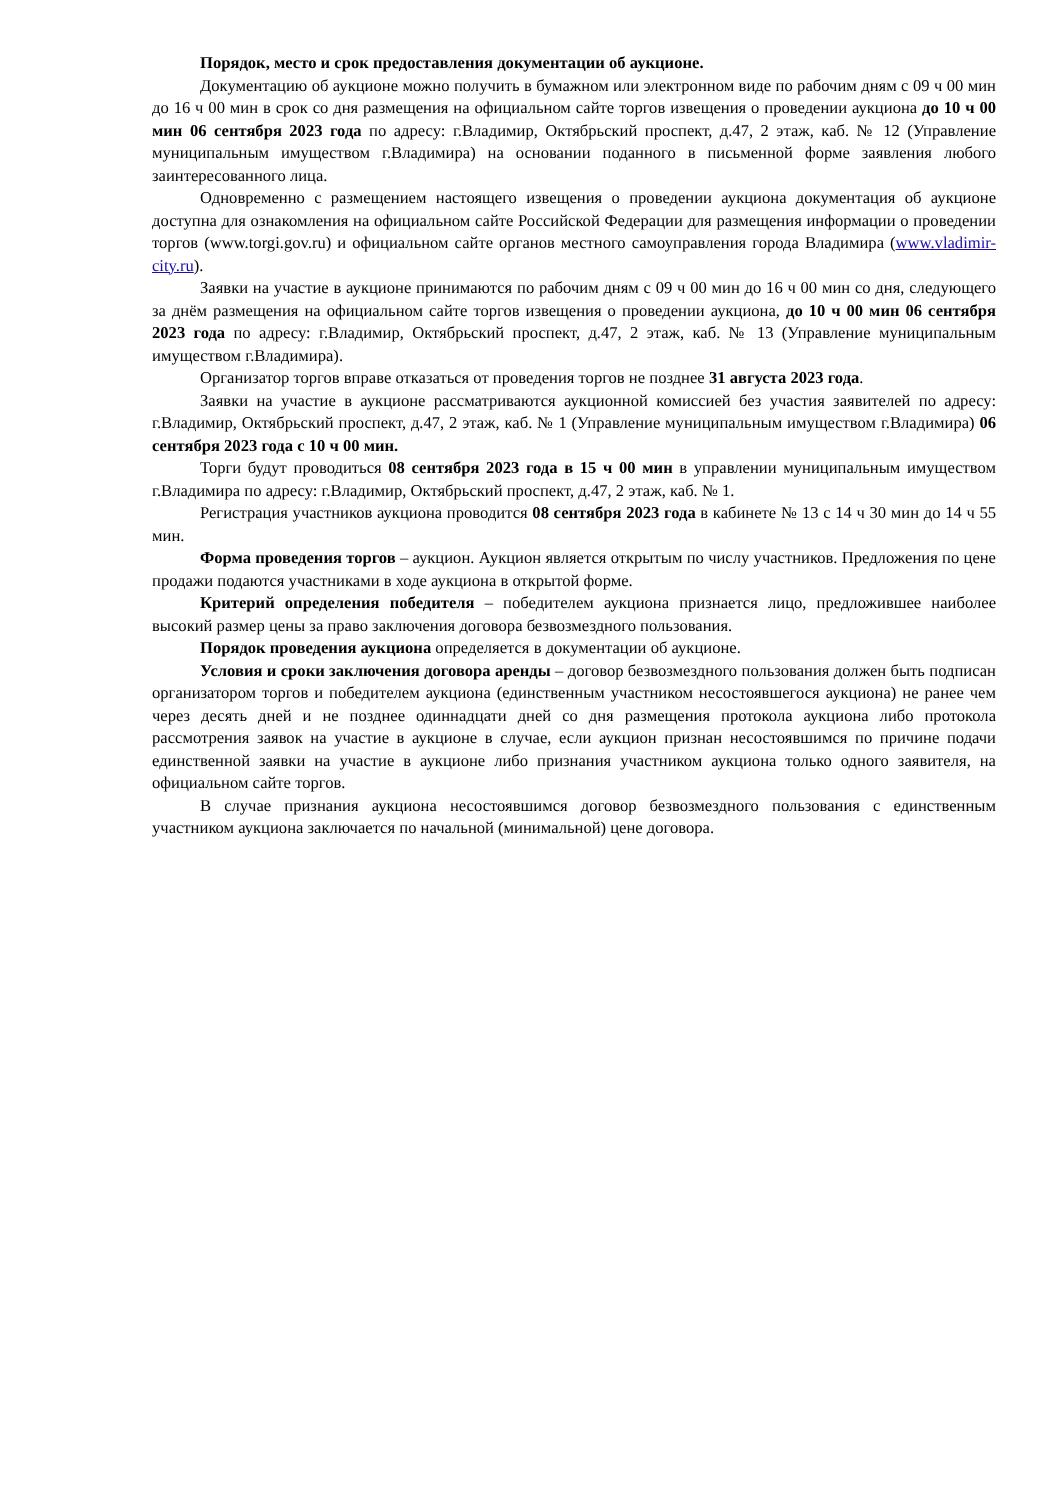Порядок, место и срок предоставления документации об аукционе.
Документацию об аукционе можно получить в бумажном или электронном виде по рабочим дням с 09 ч 00 мин до 16 ч 00 мин в срок со дня размещения на официальном сайте торгов извещения о проведении аукциона до 10 ч 00 мин 06 сентября 2023 года по адресу: г.Владимир, Октябрьский проспект, д.47, 2 этаж, каб. № 12 (Управление муниципальным имуществом г.Владимира) на основании поданного в письменной форме заявления любого заинтересованного лица.
Одновременно с размещением настоящего извещения о проведении аукциона документация об аукционе доступна для ознакомления на официальном сайте Российской Федерации для размещения информации о проведении торгов (www.torgi.gov.ru) и официальном сайте органов местного самоуправления города Владимира (www.vladimir-city.ru).
Заявки на участие в аукционе принимаются по рабочим дням с 09 ч 00 мин до 16 ч 00 мин со дня, следующего за днём размещения на официальном сайте торгов извещения о проведении аукциона, до 10 ч 00 мин 06 сентября 2023 года по адресу: г.Владимир, Октябрьский проспект, д.47, 2 этаж, каб. № 13 (Управление муниципальным имуществом г.Владимира).
Организатор торгов вправе отказаться от проведения торгов не позднее 31 августа 2023 года.
Заявки на участие в аукционе рассматриваются аукционной комиссией без участия заявителей по адресу: г.Владимир, Октябрьский проспект, д.47, 2 этаж, каб. № 1 (Управление муниципальным имуществом г.Владимира) 06 сентября 2023 года с 10 ч 00 мин.
Торги будут проводиться 08 сентября 2023 года в 15 ч 00 мин в управлении муниципальным имуществом г.Владимира по адресу: г.Владимир, Октябрьский проспект, д.47, 2 этаж, каб. № 1.
Регистрация участников аукциона проводится 08 сентября 2023 года в кабинете № 13 с 14 ч 30 мин до 14 ч 55 мин.
Форма проведения торгов – аукцион. Аукцион является открытым по числу участников. Предложения по цене продажи подаются участниками в ходе аукциона в открытой форме.
Критерий определения победителя – победителем аукциона признается лицо, предложившее наиболее высокий размер цены за право заключения договора безвозмездного пользования.
Порядок проведения аукциона определяется в документации об аукционе.
Условия и сроки заключения договора аренды – договор безвозмездного пользования должен быть подписан организатором торгов и победителем аукциона (единственным участником несостоявшегося аукциона) не ранее чем через десять дней и не позднее одиннадцати дней со дня размещения протокола аукциона либо протокола рассмотрения заявок на участие в аукционе в случае, если аукцион признан несостоявшимся по причине подачи единственной заявки на участие в аукционе либо признания участником аукциона только одного заявителя, на официальном сайте торгов.
В случае признания аукциона несостоявшимся договор безвозмездного пользования с единственным участником аукциона заключается по начальной (минимальной) цене договора.